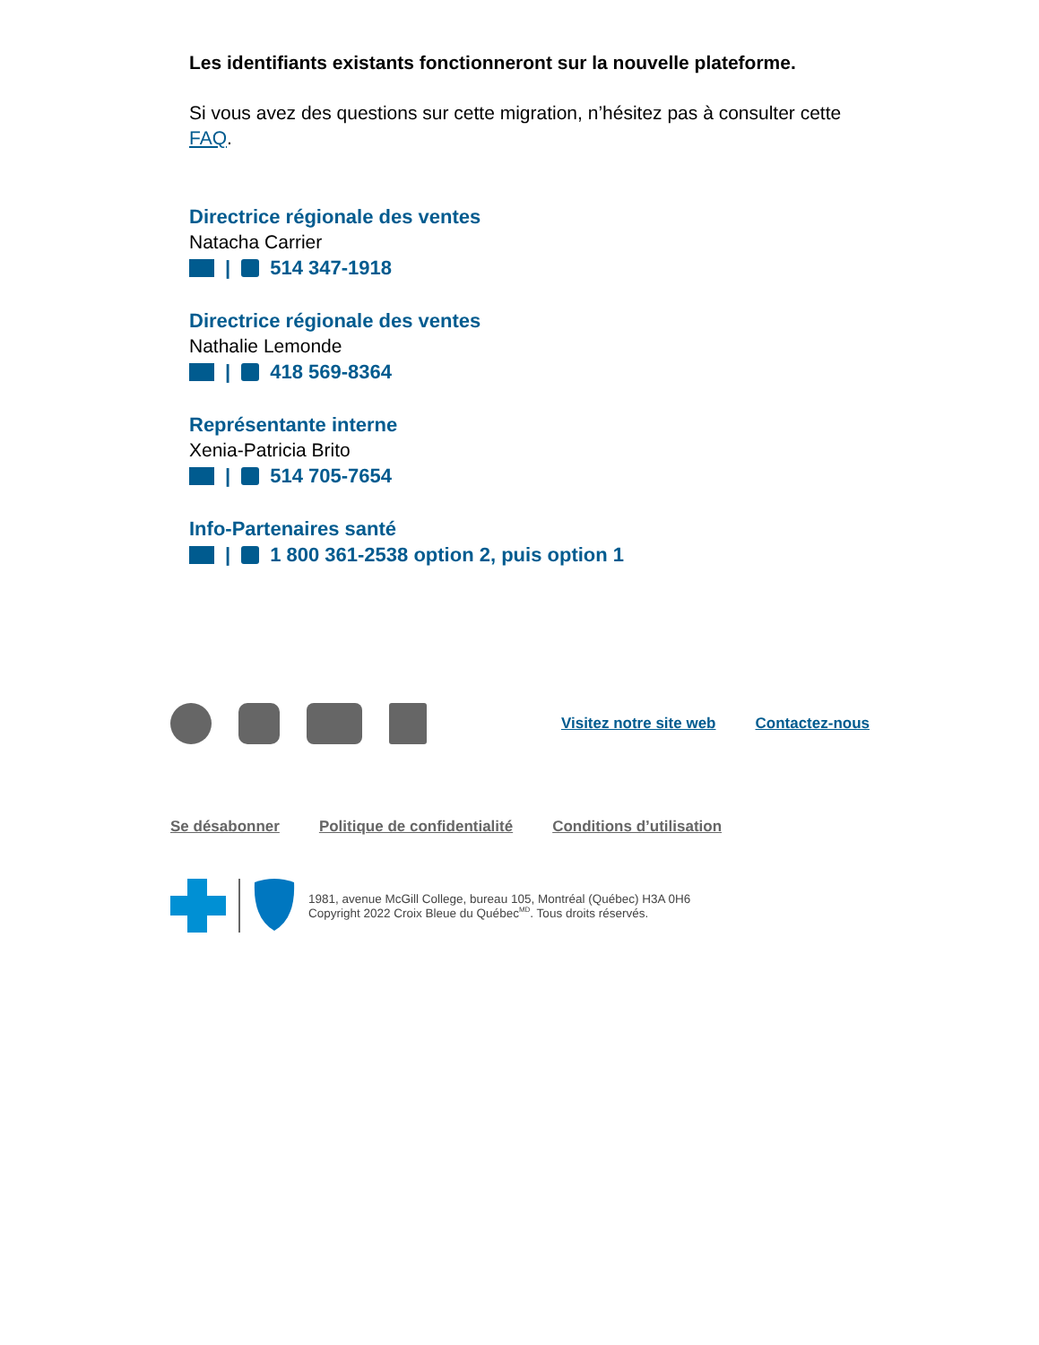Les identifiants existants fonctionneront sur la nouvelle plateforme.
Si vous avez des questions sur cette migration, n’hésitez pas à consulter cette FAQ.
Directrice régionale des ventes
Natacha Carrier
| 514 347-1918
Directrice régionale des ventes
Nathalie Lemonde
| 418 569-8364
Représentante interne
Xenia-Patricia Brito
| 514 705-7654
Info-Partenaires santé
| 1 800 361-2538 option 2, puis option 1
Visitez notre site web Contactez-nous
Se désabonner Politique de confidentialité Conditions d’utilisation
1981, avenue McGill College, bureau 105, Montréal (Québec) H3A 0H6
Copyright 2022 Croix Bleue du Québec<sup>MD</sup>. Tous droits réservés.